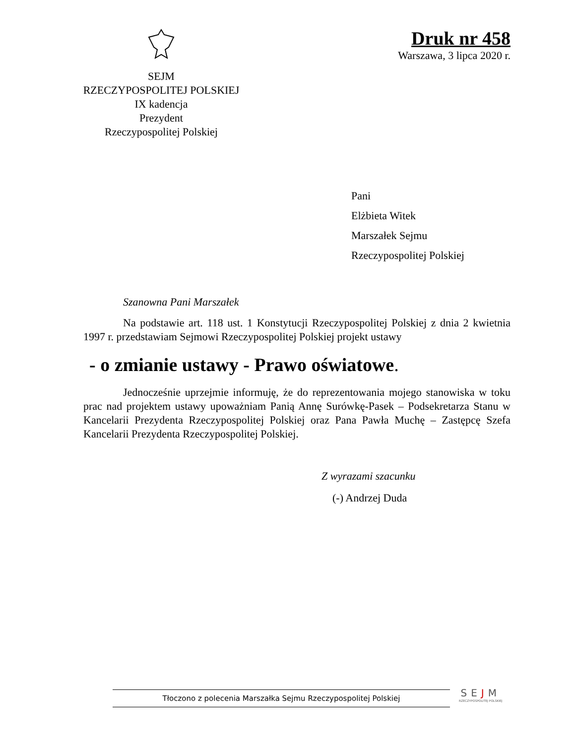SEJM
RZECZYPOSPOLITEJ POLSKIEJ
IX kadencja
Prezydent
Rzeczypospolitej Polskiej
Druk nr 458
Warszawa, 3 lipca 2020 r.
Pani
Elżbieta Witek
Marszałek Sejmu
Rzeczypospolitej Polskiej
Szanowna Pani Marszałek
Na podstawie art. 118 ust. 1 Konstytucji Rzeczypospolitej Polskiej z dnia 2 kwietnia 1997 r. przedstawiam Sejmowi Rzeczypospolitej Polskiej projekt ustawy
- o zmianie ustawy - Prawo oświatowe.
Jednocześnie uprzejmie informuję, że do reprezentowania mojego stanowiska w toku prac nad projektem ustawy upoważniam Panią Annę Surówkę-Pasek – Podsekretarza Stanu w Kancelarii Prezydenta Rzeczypospolitej Polskiej oraz Pana Pawła Muchę – Zastępcę Szefa Kancelarii Prezydenta Rzeczypospolitej Polskiej.
Z wyrazami szacunku
(-) Andrzej Duda
Tłoczono z polecenia Marszałka Sejmu Rzeczypospolitej Polskiej
SEJM
RZECZYPOSPOLITEJ POLSKIEJ